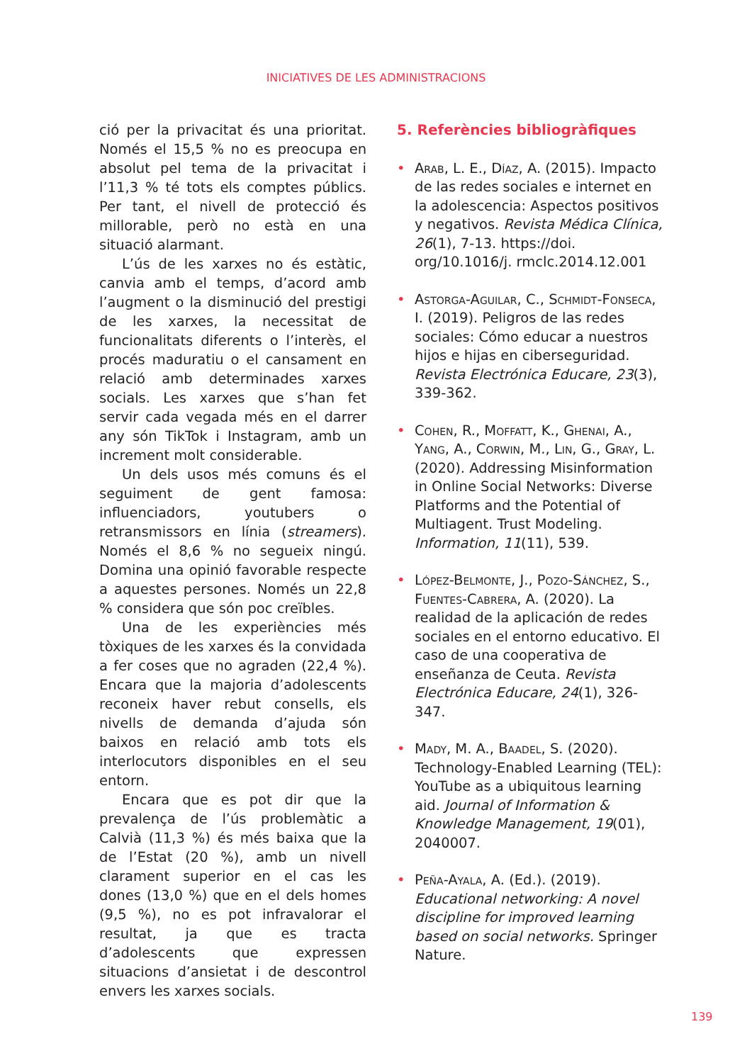INICIATIVES DE LES ADMINISTRACIONS
ció per la privacitat és una prioritat. Només el 15,5 % no es preocupa en absolut pel tema de la privacitat i l’11,3 % té tots els comptes públics. Per tant, el nivell de protecció és millorable, però no està en una situació alarmant.
L’ús de les xarxes no és estàtic, canvia amb el temps, d’acord amb l’augment o la disminució del prestigi de les xarxes, la necessitat de funcionalitats diferents o l’interès, el procés maduratiu o el cansament en relació amb determinades xarxes socials. Les xarxes que s’han fet servir cada vegada més en el darrer any són TikTok i Instagram, amb un increment molt considerable.
Un dels usos més comuns és el seguiment de gent famosa: influenciadors, youtubers o retransmissors en línia (streamers). Només el 8,6 % no segueix ningú. Domina una opinió favorable respecte a aquestes persones. Només un 22,8 % considera que són poc creïbles.
Una de les experiències més tòxiques de les xarxes és la convidada a fer coses que no agraden (22,4 %). Encara que la majoria d’adolescents reconeix haver rebut consells, els nivells de demanda d’ajuda són baixos en relació amb tots els interlocutors disponibles en el seu entorn.
Encara que es pot dir que la prevalença de l’ús problemàtic a Calvià (11,3 %) és més baixa que la de l’Estat (20 %), amb un nivell clarament superior en el cas les dones (13,0 %) que en el dels homes (9,5 %), no es pot infravalorar el resultat, ja que es tracta d’adolescents que expressen situacions d’ansietat i de descontrol envers les xarxes socials.
5. Referències bibliogràfiques
• Arab, L. E., Díaz, A. (2015). Impacto de las redes sociales e internet en la adolescencia: Aspectos positivos y negativos. Revista Médica Clínica, 26(1), 7-13. https://doi. org/10.1016/j. rmclc.2014.12.001
• Astorga-Aguilar, C., Schmidt-Fonseca, I. (2019). Peligros de las redes sociales: Cómo educar a nuestros hijos e hijas en ciberseguridad. Revista Electrónica Educare, 23(3), 339-362.
• Cohen, R., Moffatt, K., Ghenai, A., Yang, A., Corwin, M., Lin, G., Gray, L. (2020). Addressing Misinformation in Online Social Networks: Diverse Platforms and the Potential of Multiagent. Trust Modeling. Information, 11(11), 539.
• López-Belmonte, J., Pozo-Sánchez, S., Fuentes-Cabrera, A. (2020). La realidad de la aplicación de redes sociales en el entorno educativo. El caso de una cooperativa de enseñanza de Ceuta. Revista Electrónica Educare, 24(1), 326-347.
• Mady, M. A., Baadel, S. (2020). Technology-Enabled Learning (TEL): YouTube as a ubiquitous learning aid. Journal of Information & Knowledge Management, 19(01), 2040007.
• Peña-Ayala, A. (Ed.). (2019). Educational networking: A novel discipline for improved learning based on social networks. Springer Nature.
139